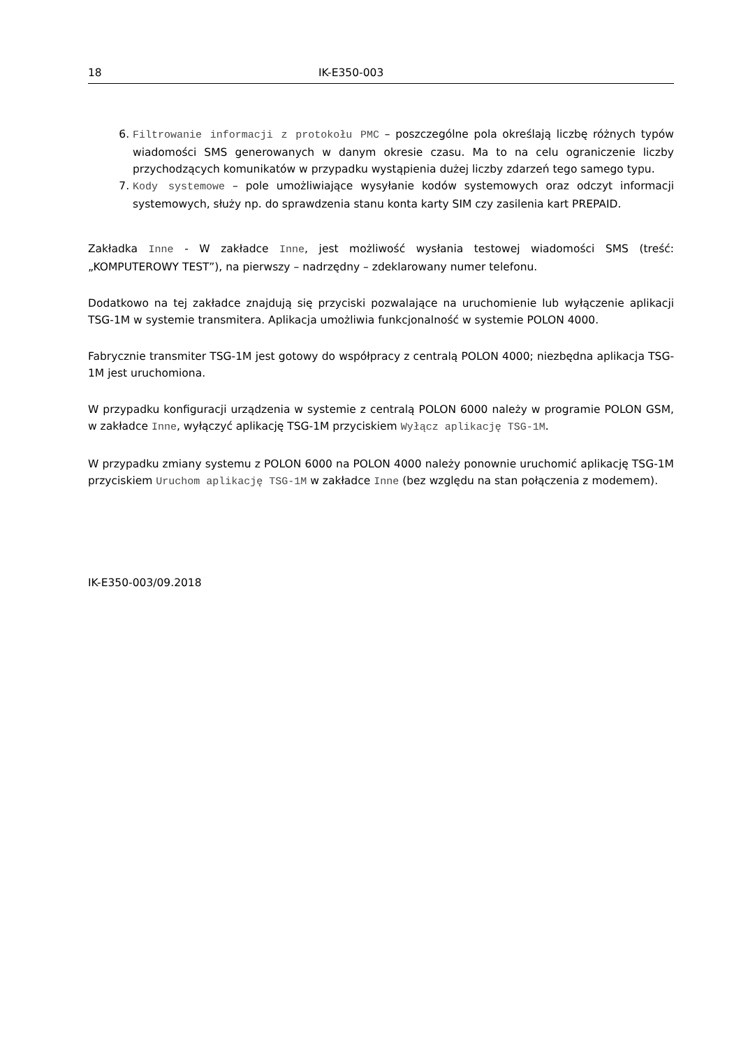18 IK-E350-003
6. Filtrowanie informacji z protokołu PMC – poszczególne pola określają liczbę różnych typów wiadomości SMS generowanych w danym okresie czasu. Ma to na celu ograniczenie liczby przychodzących komunikatów w przypadku wystąpienia dużej liczby zdarzeń tego samego typu.
7. Kody systemowe – pole umożliwiające wysyłanie kodów systemowych oraz odczyt informacji systemowych, służy np. do sprawdzenia stanu konta karty SIM czy zasilenia kart PREPAID.
Zakładka Inne - W zakładce Inne, jest możliwość wysłania testowej wiadomości SMS (treść: „KOMPUTEROWY TEST”), na pierwszy – nadrzędny – zdeklarowany numer telefonu.
Dodatkowo na tej zakładce znajdują się przyciski pozwalające na uruchomienie lub wyłączenie aplikacji TSG-1M w systemie transmitera. Aplikacja umożliwia funkcjonalność w systemie POLON 4000.
Fabrycznie transmiter TSG-1M jest gotowy do współpracy z centralą POLON 4000; niezbędna aplikacja TSG-1M jest uruchomiona.
W przypadku konfiguracji urządzenia w systemie z centralą POLON 6000 należy w programie POLON GSM, w zakładce Inne, wyłączyć aplikację TSG-1M przyciskiem Wyłącz aplikację TSG-1M.
W przypadku zmiany systemu z POLON 6000 na POLON 4000 należy ponownie uruchomić aplikację TSG-1M przyciskiem Uruchom aplikację TSG-1M w zakładce Inne (bez względu na stan połączenia z modemem).
IK-E350-003/09.2018